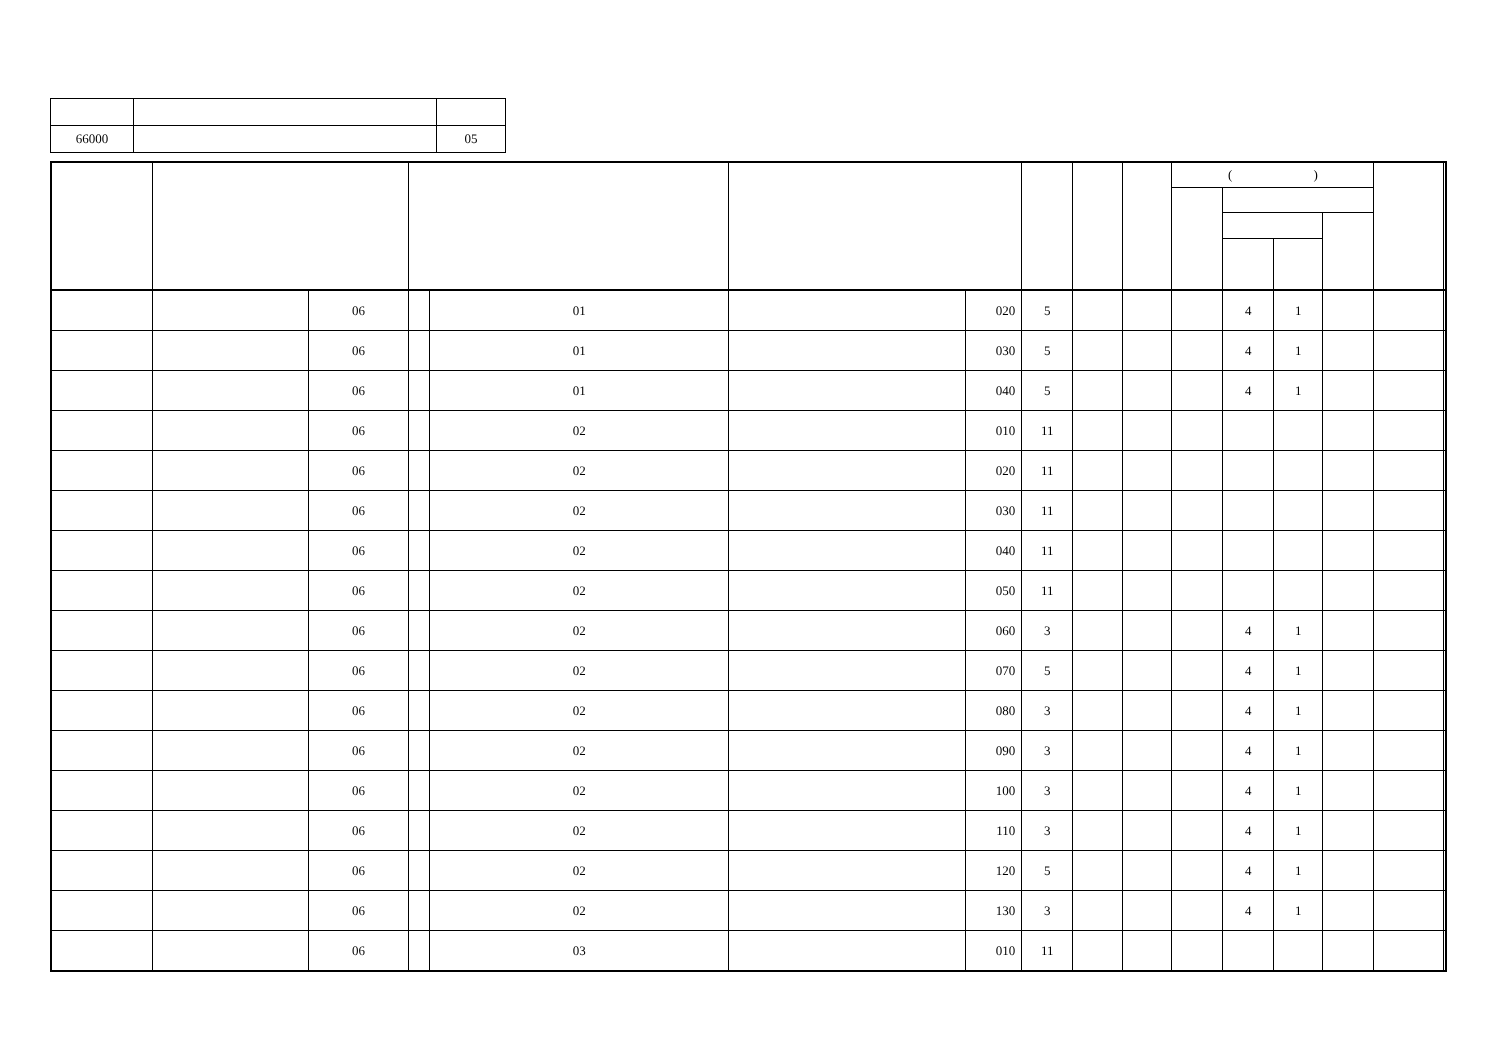| 66000 | | 05 |
| | | | | | | | | | | ( ) | | | | | |
| --- | --- | --- | --- | --- | --- | --- | --- | --- | --- | --- | --- | --- | --- | --- | --- |
| | | 06 | | 01 | | 020 | 5 | | | | 4 | 1 | | | |
| | | 06 | | 01 | | 030 | 5 | | | | 4 | 1 | | | |
| | | 06 | | 01 | | 040 | 5 | | | | 4 | 1 | | | |
| | | 06 | | 02 | | 010 | 11 | | | | | | | | |
| | | 06 | | 02 | | 020 | 11 | | | | | | | | |
| | | 06 | | 02 | | 030 | 11 | | | | | | | | |
| | | 06 | | 02 | | 040 | 11 | | | | | | | | |
| | | 06 | | 02 | | 050 | 11 | | | | | | | | |
| | | 06 | | 02 | | 060 | 3 | | | | 4 | 1 | | | |
| | | 06 | | 02 | | 070 | 5 | | | | 4 | 1 | | | |
| | | 06 | | 02 | | 080 | 3 | | | | 4 | 1 | | | |
| | | 06 | | 02 | | 090 | 3 | | | | 4 | 1 | | | |
| | | 06 | | 02 | | 100 | 3 | | | | 4 | 1 | | | |
| | | 06 | | 02 | | 110 | 3 | | | | 4 | 1 | | | |
| | | 06 | | 02 | | 120 | 5 | | | | 4 | 1 | | | |
| | | 06 | | 02 | | 130 | 3 | | | | 4 | 1 | | | |
| | | 06 | | 03 | | 010 | 11 | | | | | | | | |